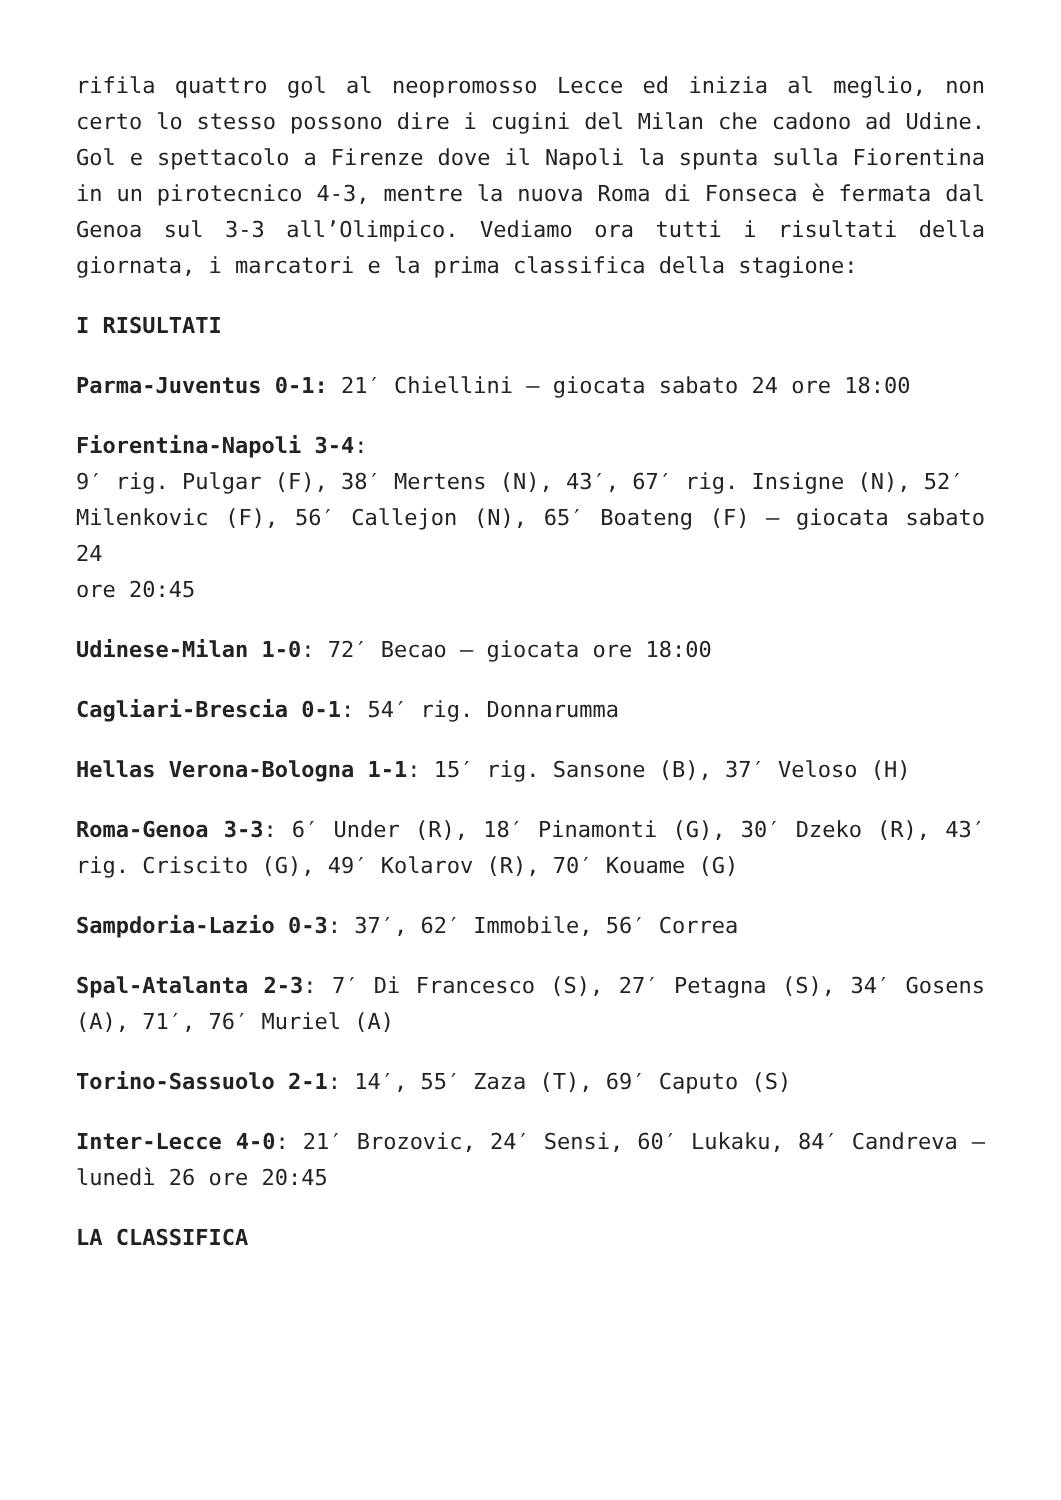rifila quattro gol al neopromosso Lecce ed inizia al meglio, non certo lo stesso possono dire i cugini del Milan che cadono ad Udine. Gol e spettacolo a Firenze dove il Napoli la spunta sulla Fiorentina in un pirotecnico 4-3, mentre la nuova Roma di Fonseca è fermata dal Genoa sul 3-3 all’Olimpico. Vediamo ora tutti i risultati della giornata, i marcatori e la prima classifica della stagione:
I RISULTATI
Parma-Juventus 0-1: 21′ Chiellini – giocata sabato 24 ore 18:00
Fiorentina-Napoli 3-4:
9′ rig. Pulgar (F), 38′ Mertens (N), 43′, 67′ rig. Insigne (N), 52′
Milenkovic (F), 56′ Callejon (N), 65′ Boateng (F) – giocata sabato 24
ore 20:45
Udinese-Milan 1-0: 72′ Becao – giocata ore 18:00
Cagliari-Brescia 0-1: 54′ rig. Donnarumma
Hellas Verona-Bologna 1-1: 15′ rig. Sansone (B), 37′ Veloso (H)
Roma-Genoa 3-3: 6′ Under (R), 18′ Pinamonti (G), 30′ Dzeko (R), 43′ rig. Criscito (G), 49′ Kolarov (R), 70′ Kouame (G)
Sampdoria-Lazio 0-3: 37′, 62′ Immobile, 56′ Correa
Spal-Atalanta 2-3: 7′ Di Francesco (S), 27′ Petagna (S), 34′ Gosens (A), 71′, 76′ Muriel (A)
Torino-Sassuolo 2-1: 14′, 55′ Zaza (T), 69′ Caputo (S)
Inter-Lecce 4-0: 21′ Brozovic, 24′ Sensi, 60′ Lukaku, 84′ Candreva – lunedì 26 ore 20:45
LA CLASSIFICA